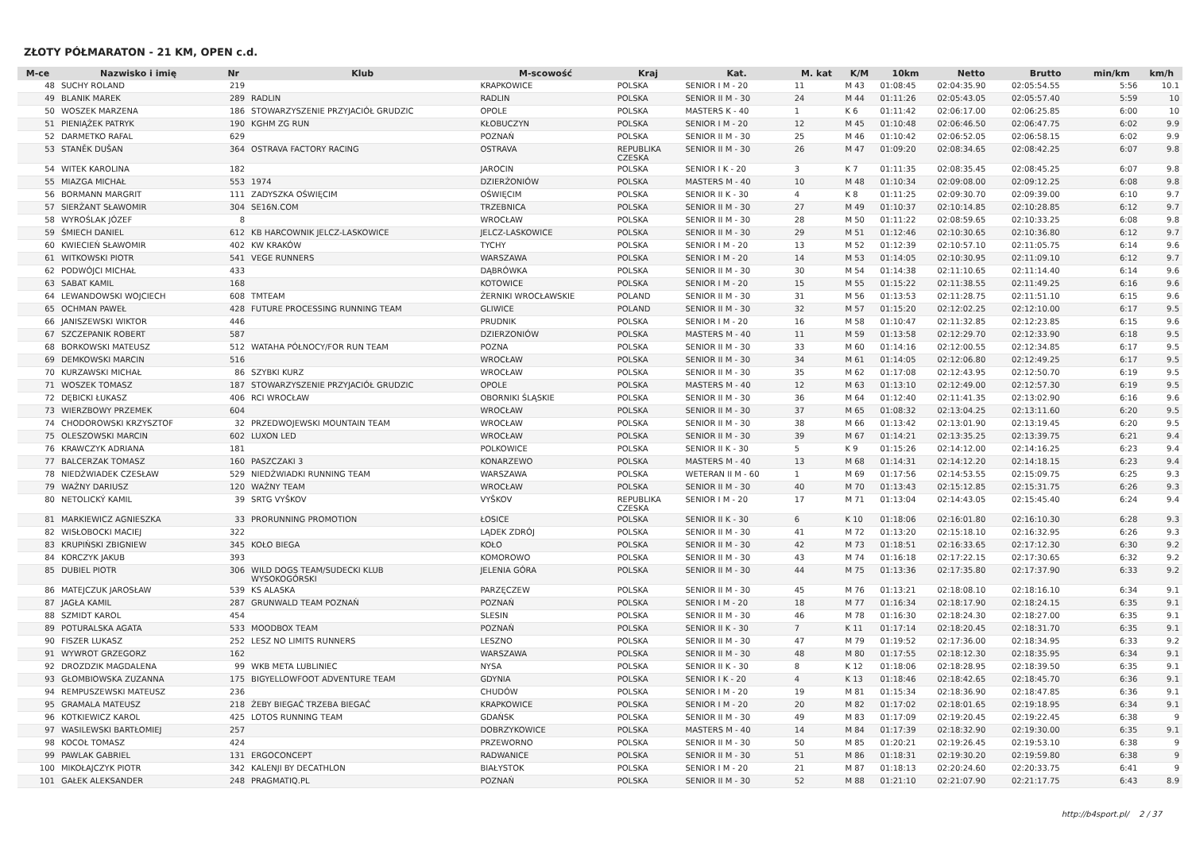ZŁOTY PÓŁMARATON - 21 KM, OPEN c.d.
| M-ce | Nazwisko i imię | Nr | Klub | M-scowość | Kraj | Kat. | M. kat | K/M | 10km | Netto | Brutto | min/km | km/h |
| --- | --- | --- | --- | --- | --- | --- | --- | --- | --- | --- | --- | --- | --- |
| 48 | SUCHY ROLAND | 219 | | KRAPKOWICE | POLSKA | SENIOR I M - 20 | 11 | M 43 | 01:08:45 | 02:04:35.90 | 02:05:54.55 | 5:56 | 10.1 |
| 49 | BLANIK MAREK | 289 | RADLIN | RADLIN | POLSKA | SENIOR II M - 30 | 24 | M 44 | 01:11:26 | 02:05:43.05 | 02:05:57.40 | 5:59 | 10 |
| 50 | WOSZEK MARZENA | 186 | STOWARZYSZENIE PRZYJACIÓŁ GRUDZIC | OPOLE | POLSKA | MASTERS K - 40 | 1 | K 6 | 01:11:42 | 02:06:17.00 | 02:06:25.85 | 6:00 | 10 |
| 51 | PIENIĄŻEK PATRYK | 190 | KGHM ZG RUN | KŁOBUCZYN | POLSKA | SENIOR I M - 20 | 12 | M 45 | 01:10:48 | 02:06:46.50 | 02:06:47.75 | 6:02 | 9.9 |
| 52 | DARMETKO RAFAL | 629 | | POZNAŃ | POLSKA | SENIOR II M - 30 | 25 | M 46 | 01:10:42 | 02:06:52.05 | 02:06:58.15 | 6:02 | 9.9 |
| 53 | STANĚK DUŠAN | 364 | OSTRAVA FACTORY RACING | OSTRAVA | REPUBLIKA CZESKA | SENIOR II M - 30 | 26 | M 47 | 01:09:20 | 02:08:34.65 | 02:08:42.25 | 6:07 | 9.8 |
| 54 | WITEK KAROLINA | 182 | | JAROCIN | POLSKA | SENIOR I K - 20 | 3 | K 7 | 01:11:35 | 02:08:35.45 | 02:08:45.25 | 6:07 | 9.8 |
| 55 | MIAZGA MICHAŁ | 553 | 1974 | DZIERŻONIÓW | POLSKA | MASTERS M - 40 | 10 | M 48 | 01:10:34 | 02:09:08.00 | 02:09:12.25 | 6:08 | 9.8 |
| 56 | BORMANN MARGRIT | 111 | ZADYSZKA OŚWIĘCIM | OŚWIĘCIM | POLSKA | SENIOR II K - 30 | 4 | K 8 | 01:11:25 | 02:09:30.70 | 02:09:39.00 | 6:10 | 9.7 |
| 57 | SIERŻANT SŁAWOMIR | 304 | SE16N.COM | TRZEBNICA | POLSKA | SENIOR II M - 30 | 27 | M 49 | 01:10:37 | 02:10:14.85 | 02:10:28.85 | 6:12 | 9.7 |
| 58 | WYROŚLAK JÓZEF | 8 | | WROCŁAW | POLSKA | SENIOR II M - 30 | 28 | M 50 | 01:11:22 | 02:08:59.65 | 02:10:33.25 | 6:08 | 9.8 |
| 59 | ŚMIECH DANIEL | 612 | KB HARCOWNIK JELCZ-LASKOWICE | JELCZ-LASKOWICE | POLSKA | SENIOR II M - 30 | 29 | M 51 | 01:12:46 | 02:10:30.65 | 02:10:36.80 | 6:12 | 9.7 |
| 60 | KWIECIEŃ SŁAWOMIR | 402 | KW KRAKÓW | TYCHY | POLSKA | SENIOR I M - 20 | 13 | M 52 | 01:12:39 | 02:10:57.10 | 02:11:05.75 | 6:14 | 9.6 |
| 61 | WITKOWSKI PIOTR | 541 | VEGE RUNNERS | WARSZAWA | POLSKA | SENIOR I M - 20 | 14 | M 53 | 01:14:05 | 02:10:30.95 | 02:11:09.10 | 6:12 | 9.7 |
| 62 | PODWÓJCI MICHAŁ | 433 | | DĄBRÓWKA | POLSKA | SENIOR II M - 30 | 30 | M 54 | 01:14:38 | 02:11:10.65 | 02:11:14.40 | 6:14 | 9.6 |
| 63 | SABAT KAMIL | 168 | | KOTOWICE | POLSKA | SENIOR I M - 20 | 15 | M 55 | 01:15:22 | 02:11:38.55 | 02:11:49.25 | 6:16 | 9.6 |
| 64 | LEWANDOWSKI WOJCIECH | 608 | TMTEAM | ŻERNIKI WROCŁAWSKIE | POLAND | SENIOR II M - 30 | 31 | M 56 | 01:13:53 | 02:11:28.75 | 02:11:51.10 | 6:15 | 9.6 |
| 65 | OCHMAN PAWEŁ | 428 | FUTURE PROCESSING RUNNING TEAM | GLIWICE | POLAND | SENIOR II M - 30 | 32 | M 57 | 01:15:20 | 02:12:02.25 | 02:12:10.00 | 6:17 | 9.5 |
| 66 | JANISZEWSKI WIKTOR | 446 | | PRUDNIK | POLSKA | SENIOR I M - 20 | 16 | M 58 | 01:10:47 | 02:11:32.85 | 02:12:23.85 | 6:15 | 9.6 |
| 67 | SZCZEPANIK ROBERT | 587 | | DZIERZONIÓW | POLSKA | MASTERS M - 40 | 11 | M 59 | 01:13:58 | 02:12:29.70 | 02:12:33.90 | 6:18 | 9.5 |
| 68 | BORKOWSKI MATEUSZ | 512 | WATAHA PÓŁNOCY/FOR RUN TEAM | POZNA | POLSKA | SENIOR II M - 30 | 33 | M 60 | 01:14:16 | 02:12:00.55 | 02:12:34.85 | 6:17 | 9.5 |
| 69 | DEMKOWSKI MARCIN | 516 | | WROCŁAW | POLSKA | SENIOR II M - 30 | 34 | M 61 | 01:14:05 | 02:12:06.80 | 02:12:49.25 | 6:17 | 9.5 |
| 70 | KURZAWSKI MICHAŁ | 86 | SZYBKI KURZ | WROCŁAW | POLSKA | SENIOR II M - 30 | 35 | M 62 | 01:17:08 | 02:12:43.95 | 02:12:50.70 | 6:19 | 9.5 |
| 71 | WOSZEK TOMASZ | 187 | STOWARZYSZENIE PRZYJACIÓŁ GRUDZIC | OPOLE | POLSKA | MASTERS M - 40 | 12 | M 63 | 01:13:10 | 02:12:49.00 | 02:12:57.30 | 6:19 | 9.5 |
| 72 | DĘBICKI ŁUKASZ | 406 | RCI WROCŁAW | OBORNIKI ŚLĄSKIE | POLSKA | SENIOR II M - 30 | 36 | M 64 | 01:12:40 | 02:11:41.35 | 02:13:02.90 | 6:16 | 9.6 |
| 73 | WIERZBOWY PRZEMEK | 604 | | WROCŁAW | POLSKA | SENIOR II M - 30 | 37 | M 65 | 01:08:32 | 02:13:04.25 | 02:13:11.60 | 6:20 | 9.5 |
| 74 | CHODOROWSKI KRZYSZTOF | 32 | PRZEDWOJEWSKI MOUNTAIN TEAM | WROCŁAW | POLSKA | SENIOR II M - 30 | 38 | M 66 | 01:13:42 | 02:13:01.90 | 02:13:19.45 | 6:20 | 9.5 |
| 75 | OLESZOWSKI MARCIN | 602 | LUXON LED | WROCŁAW | POLSKA | SENIOR II M - 30 | 39 | M 67 | 01:14:21 | 02:13:35.25 | 02:13:39.75 | 6:21 | 9.4 |
| 76 | KRAWCZYK ADRIANA | 181 | | POLKOWICE | POLSKA | SENIOR II K - 30 | 5 | K 9 | 01:15:26 | 02:14:12.00 | 02:14:16.25 | 6:23 | 9.4 |
| 77 | BALCERZAK TOMASZ | 160 | PASZCZAKI 3 | KONARZEWO | POLSKA | MASTERS M - 40 | 13 | M 68 | 01:14:31 | 02:14:12.20 | 02:14:18.15 | 6:23 | 9.4 |
| 78 | NIEDŹWIADEK CZESŁAW | 529 | NIEDŹWIADKI RUNNING TEAM | WARSZAWA | POLSKA | WETERAN II M - 60 | 1 | M 69 | 01:17:56 | 02:14:53.55 | 02:15:09.75 | 6:25 | 9.3 |
| 79 | WAŻNY DARIUSZ | 120 | WAŻNY TEAM | WROCŁAW | POLSKA | SENIOR II M - 30 | 40 | M 70 | 01:13:43 | 02:15:12.85 | 02:15:31.75 | 6:26 | 9.3 |
| 80 | NETOLICKÝ KAMIL | 39 | SRTG VYŠKOV | VYŠKOV | REPUBLIKA CZESKA | SENIOR I M - 20 | 17 | M 71 | 01:13:04 | 02:14:43.05 | 02:15:45.40 | 6:24 | 9.4 |
| 81 | MARKIEWICZ AGNIESZKA | 33 | PRORUNNING PROMOTION | ŁOSICE | POLSKA | SENIOR II K - 30 | 6 | K 10 | 01:18:06 | 02:16:01.80 | 02:16:10.30 | 6:28 | 9.3 |
| 82 | WISŁOBOCKI MACIEJ | 322 | | LĄDEK ZDRÓJ | POLSKA | SENIOR II M - 30 | 41 | M 72 | 01:13:20 | 02:15:18.10 | 02:16:32.95 | 6:26 | 9.3 |
| 83 | KRUPIŃSKI ZBIGNIEW | 345 | KOŁO BIEGA | KOŁO | POLSKA | SENIOR II M - 30 | 42 | M 73 | 01:18:51 | 02:16:33.65 | 02:17:12.30 | 6:30 | 9.2 |
| 84 | KORCZYK JAKUB | 393 | | KOMOROWO | POLSKA | SENIOR II M - 30 | 43 | M 74 | 01:16:18 | 02:17:22.15 | 02:17:30.65 | 6:32 | 9.2 |
| 85 | DUBIEL PIOTR | 306 | WILD DOGS TEAM/SUDECKI KLUB WYSOKOGÓRSKI | JELENIA GÓRA | POLSKA | SENIOR II M - 30 | 44 | M 75 | 01:13:36 | 02:17:35.80 | 02:17:37.90 | 6:33 | 9.2 |
| 86 | MATEJCZUK JAROSŁAW | 539 | KS ALASKA | PARZĘCZEW | POLSKA | SENIOR II M - 30 | 45 | M 76 | 01:13:21 | 02:18:08.10 | 02:18:16.10 | 6:34 | 9.1 |
| 87 | JAGŁA KAMIL | 287 | GRUNWALD TEAM POZNAŃ | POZNAŃ | POLSKA | SENIOR I M - 20 | 18 | M 77 | 01:16:34 | 02:18:17.90 | 02:18:24.15 | 6:35 | 9.1 |
| 88 | SZMIDT KAROL | 454 | | SLESIN | POLSKA | SENIOR II M - 30 | 46 | M 78 | 01:16:30 | 02:18:24.30 | 02:18:27.00 | 6:35 | 9.1 |
| 89 | POTURALSKA AGATA | 533 | MOODBOX TEAM | POZNAŃ | POLSKA | SENIOR II K - 30 | 7 | K 11 | 01:17:14 | 02:18:20.45 | 02:18:31.70 | 6:35 | 9.1 |
| 90 | FISZER LUKASZ | 252 | LESZ NO LIMITS RUNNERS | LESZNO | POLSKA | SENIOR II M - 30 | 47 | M 79 | 01:19:52 | 02:17:36.00 | 02:18:34.95 | 6:33 | 9.2 |
| 91 | WYWROT GRZEGORZ | 162 | | WARSZAWA | POLSKA | SENIOR II M - 30 | 48 | M 80 | 01:17:55 | 02:18:12.30 | 02:18:35.95 | 6:34 | 9.1 |
| 92 | DROZDZIK MAGDALENA | 99 | WKB META LUBLINIEC | NYSA | POLSKA | SENIOR II K - 30 | 8 | K 12 | 01:18:06 | 02:18:28.95 | 02:18:39.50 | 6:35 | 9.1 |
| 93 | GŁOMBIOWSKA ZUZANNA | 175 | BIGYELLOWFOOT ADVENTURE TEAM | GDYNIA | POLSKA | SENIOR I K - 20 | 4 | K 13 | 01:18:46 | 02:18:42.65 | 02:18:45.70 | 6:36 | 9.1 |
| 94 | REMPUSZEWSKI MATEUSZ | 236 | | CHUDÓW | POLSKA | SENIOR I M - 20 | 19 | M 81 | 01:15:34 | 02:18:36.90 | 02:18:47.85 | 6:36 | 9.1 |
| 95 | GRAMALA MATEUSZ | 218 | ŻEBY BIEGAĆ TRZEBA BIEGAĆ | KRAPKOWICE | POLSKA | SENIOR I M - 20 | 20 | M 82 | 01:17:02 | 02:18:01.65 | 02:19:18.95 | 6:34 | 9.1 |
| 96 | KOTKIEWICZ KAROL | 425 | LOTOS RUNNING TEAM | GDAŃSK | POLSKA | SENIOR II M - 30 | 49 | M 83 | 01:17:09 | 02:19:20.45 | 02:19:22.45 | 6:38 | 9 |
| 97 | WASILEWSKI BARTŁOMIEJ | 257 | | DOBRZYKOWICE | POLSKA | MASTERS M - 40 | 14 | M 84 | 01:17:39 | 02:18:32.90 | 02:19:30.00 | 6:35 | 9.1 |
| 98 | KOCOŁ TOMASZ | 424 | | PRZEWORNO | POLSKA | SENIOR II M - 30 | 50 | M 85 | 01:20:21 | 02:19:26.45 | 02:19:53.10 | 6:38 | 9 |
| 99 | PAWLAK GABRIEL | 131 | ERGOCONCEPT | RADWANICE | POLSKA | SENIOR II M - 30 | 51 | M 86 | 01:18:31 | 02:19:30.20 | 02:19:59.80 | 6:38 | 9 |
| 100 | MIKOŁAJCZYK PIOTR | 342 | KALENJI BY DECATHLON | BIAŁYSTOK | POLSKA | SENIOR I M - 20 | 21 | M 87 | 01:18:13 | 02:20:24.60 | 02:20:33.75 | 6:41 | 9 |
| 101 | GAŁEK ALEKSANDER | 248 | PRAGMATIQ.PL | POZNAŃ | POLSKA | SENIOR II M - 30 | 52 | M 88 | 01:21:10 | 02:21:07.90 | 02:21:17.75 | 6:43 | 8.9 |
http://b4sport.pl/ 2 / 37